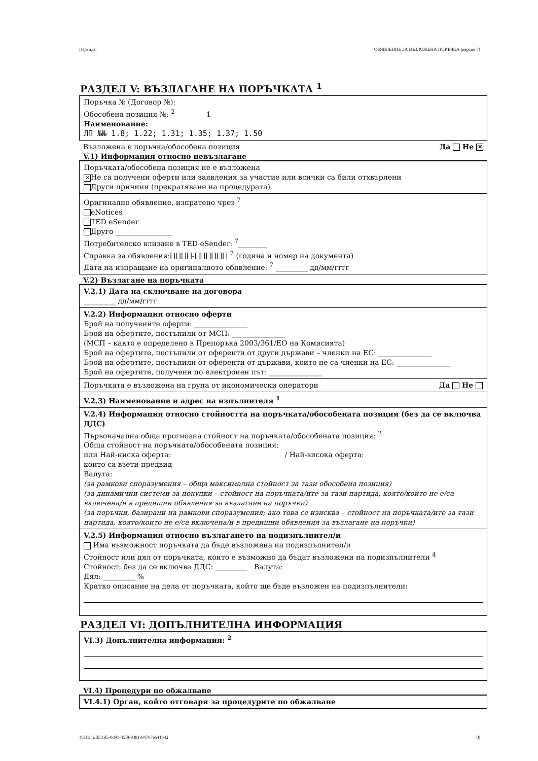Партида: ОБЯВЛЕНИЕ ЗА ВЪЗЛОЖЕНА ПОРЪЧКА (версия 7)
РАЗДЕЛ V: ВЪЗЛАГАНЕ НА ПОРЪЧКАТА <sup>1</sup>
Поръчка № (Договор №):
Обособена позиция №: <sup>2</sup> 1
Наименование:
ЛП №№ 1.8; 1.22; 1.31; 1.35; 1.37; 1.50
Възложена е поръчка/обособена позиция Да Не ✕
V.1) Информация относно невъзлагане
Поръчката/обособена позиция не е възложена
✕ Не са получени оферти или заявления за участие или всички са били отхвърлени
Други причини (прекратяване на процедурата)
Оригинално обявление, изпратено чрез <sup>7</sup>
eNotices
TED eSender
Друго ________________
Потребителско влизане в TED eSender: <sup>7</sup>________
Справка за обявления:[][][][]-[][][][][][] <sup>7</sup> (година и номер на документа)
Дата на изпращане на оригиналното обявление: <sup>7</sup> _________ дд/мм/гггг
V.2) Възлагане на поръчката
V.2.1) Дата на сключване на договора
_________ дд/мм/гггг
V.2.2) Информация относно оферти
Брой на получените оферти: _______________
Брой на офертите, постъпили от МСП: _______________
(МСП – както е определено в Препоръка 2003/361/ЕО на Комисията)
Брой на офертите, постъпили от оференти от други държави – членки на ЕС: _______________
Брой на офертите, постъпили от оференти от държави, които не са членки на ЕС: _______________
Брой на офертите, получени по електронен път: _______________
Поръчката е възложена на група от икономически оператори Да Не
V.2.3) Наименование и адрес на изпълнителя <sup>1</sup>
V.2.4) Информация относно стойността на поръчката/обособената позиция (без да се включва ДДС)
Първоначална обща прогнозна стойност на поръчката/обособената позиция: <sup>2</sup>
Обща стойност на поръчката/обособената позиция:
или Най-ниска оферта: / Най-висока оферта:
които са взети предвид
Валута:
(за рамкови споразумения – обща максимална стойност за тази обособена позиция)
(за динамични системи за покупки – стойност на поръчката/ите за тази партида, която/които не е/са включена/и в предишни обявления за възлагане на поръчки)
(за поръчки, базирани на рамкови споразумения; ако това се изисква – стойност на поръчката/ите за тази партида, която/които не е/са включена/и в предишни обявления за възлагане на поръчки)
V.2.5) Информация относно възлагането на подизпълнител/и
Има възможност поръчката да бъде възложена на подизпълнител/и
Стойност или дял от поръчката, които е възможно да бъдат възложени на подизпълнители <sup>4</sup>
Стойност, без да се включва ДДС: _________ Валута:
Дял: _________ %
Кратко описание на дела от поръчката, който ще бъде възложен на подизпълнители:
РАЗДЕЛ VI: ДОПЪЛНИТЕЛНА ИНФОРМАЦИЯ
VI.3) Допълнителна информация: <sup>2</sup>
VI.4) Процедури по обжалване
VI.4.1) Орган, който отговаря за процедурите по обжалване
УНП: fa1b51d5-0d91-45f8-9381-94707e641b42 10